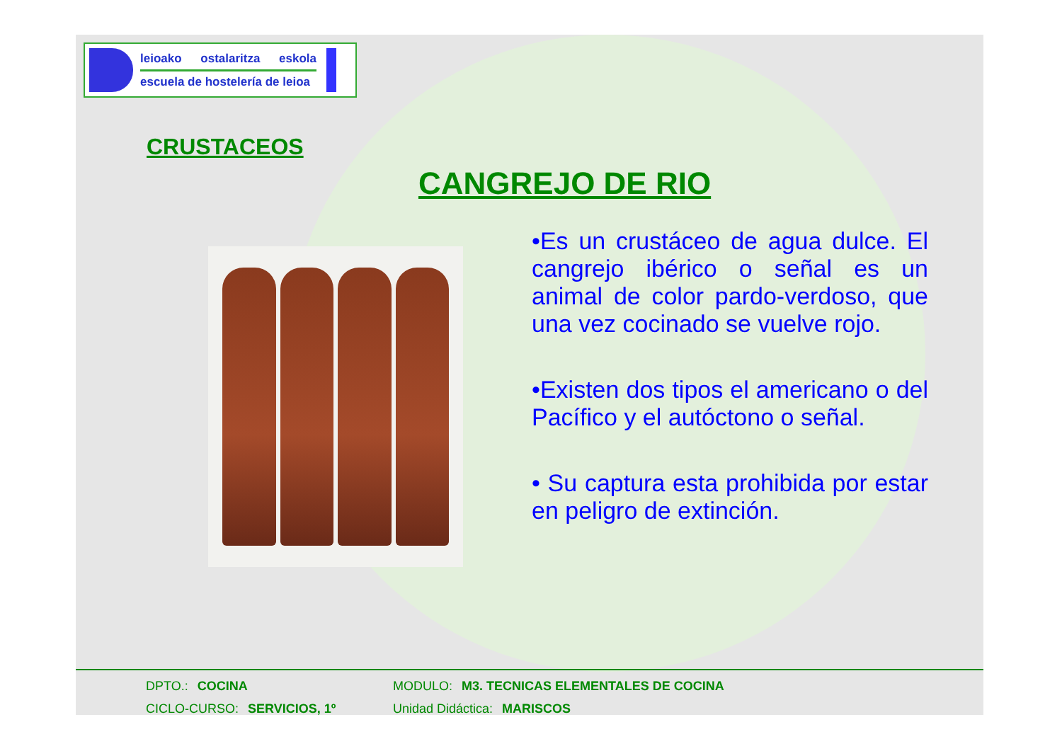leioako ostalaritza eskola
escuela de hostelería de leioa
CRUSTACEOS
CANGREJO DE RIO
•Es un crustáceo de agua dulce. El cangrejo ibérico o señal es un animal de color pardo-verdoso, que una vez cocinado se vuelve rojo.
•Existen dos tipos el americano o del Pacífico y el autóctono o señal.
• Su captura esta prohibida por estar en peligro de extinción.
DPTO.: COCINA MODULO: M3. TECNICAS ELEMENTALES DE COCINA
CICLO-CURSO: SERVICIOS, 1º Unidad Didáctica: MARISCOS